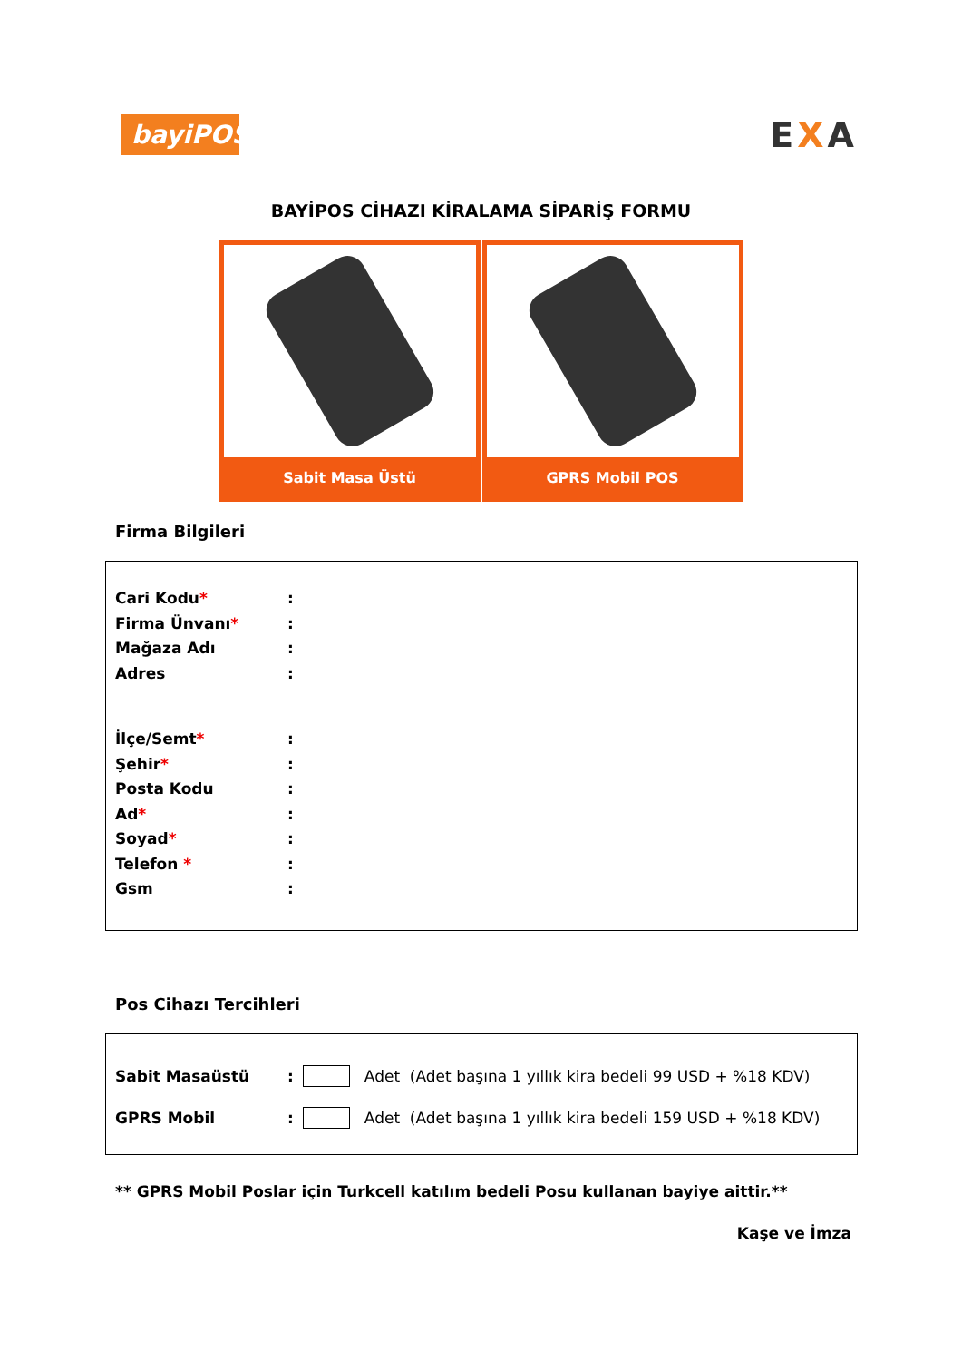bayiPOS
EXA
BAYİPOS CİHAZI KİRALAMA SİPARİŞ FORMU
Sabit Masa Üstü GPRS Mobil POS
Firma Bilgileri
Cari Kodu*:
Firma Ünvanı*:
Mağaza Adı:
Adres:
İlçe/Semt*:
Şehir*:
Posta Kodu:
Ad*:
Soyad*:
Telefon *:
Gsm:
Pos Cihazı Tercihleri
Sabit Masaüstü: Adet (Adet başına 1 yıllık kira bedeli 99 USD + %18 KDV)
GPRS Mobil: Adet (Adet başına 1 yıllık kira bedeli 159 USD + %18 KDV)
** GPRS Mobil Poslar için Turkcell katılım bedeli Posu kullanan bayiye aittir.**
Kaşe ve İmza